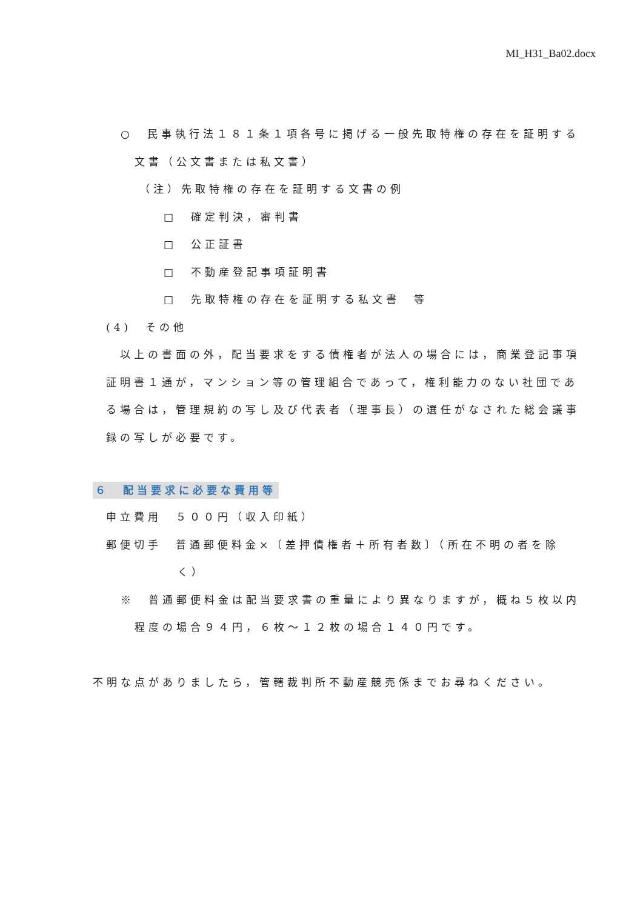MI_H31_Ba02.docx
○　民事執行法１８１条１項各号に掲げる一般先取特権の存在を証明する
文書（公文書または私文書）
（注）先取特権の存在を証明する文書の例
□　確定判決，審判書
□　公正証書
□　不動産登記事項証明書
□　先取特権の存在を証明する私文書　等
(4)　その他
　以上の書面の外，配当要求をする債権者が法人の場合には，商業登記事項証明書１通が，マンション等の管理組合であって，権利能力のない社団である場合は，管理規約の写し及び代表者（理事長）の選任がなされた総会議事録の写しが必要です。
６　配当要求に必要な費用等
申立費用　５００円（収入印紙）
郵便切手　普通郵便料金×〔差押債権者＋所有者数〕（所在不明の者を除
く）
※　普通郵便料金は配当要求書の重量により異なりますが，概ね５枚以内
程度の場合９４円，６枚～１２枚の場合１４０円です。
不明な点がありましたら，管轄裁判所不動産競売係までお尋ねください。